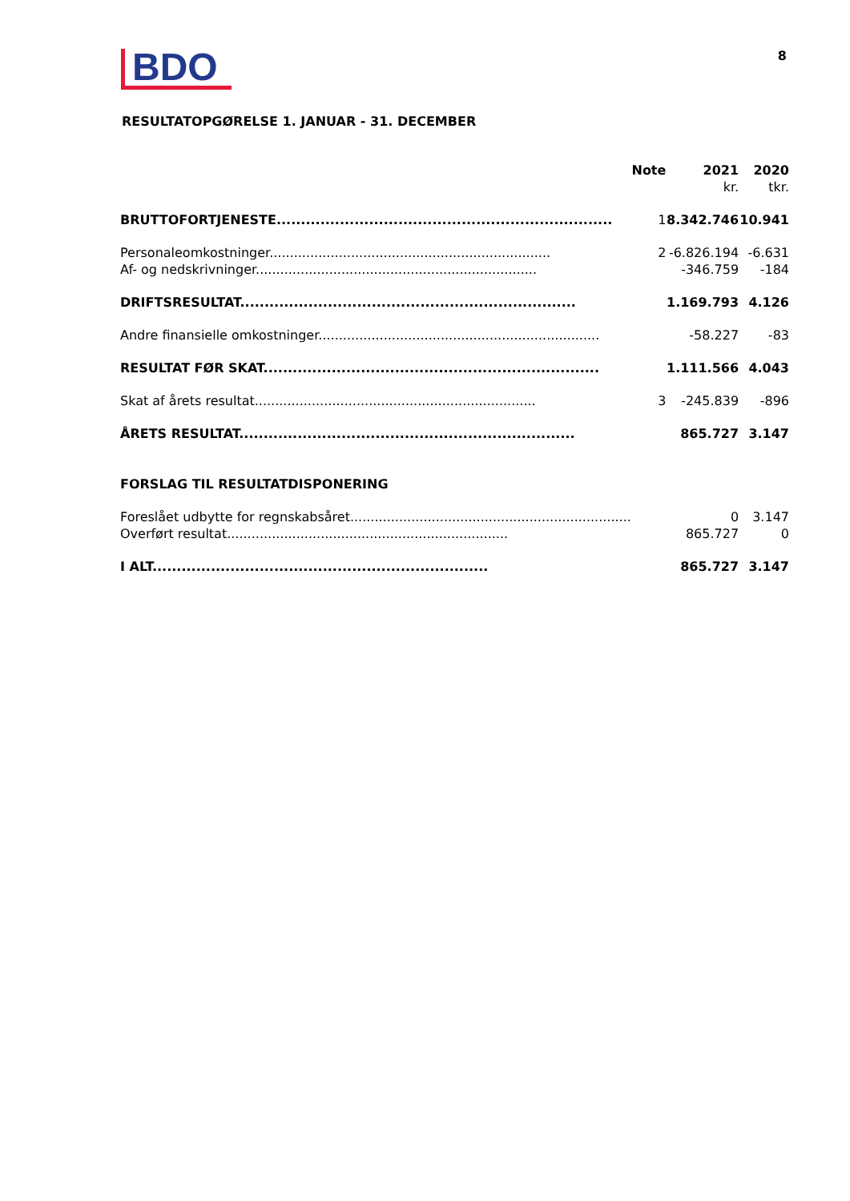BDO
8
RESULTATOPGØRELSE 1. JANUAR - 31. DECEMBER
| | Note | 2021 | 2020 |
| --- | --- | --- | --- |
| | | kr. | tkr. |
| BRUTTOFORTJENESTE..................................................................... | 1 | 8.342.746 | 10.941 |
| Personaleomkostninger..................................................................... | 2 | -6.826.194 | -6.631 |
| Af- og nedskrivninger..................................................................... | | -346.759 | -184 |
| DRIFTSRESULTAT..................................................................... | | 1.169.793 | 4.126 |
| Andre finansielle omkostninger..................................................................... | | -58.227 | -83 |
| RESULTAT FØR SKAT..................................................................... | | 1.111.566 | 4.043 |
| Skat af årets resultat..................................................................... | 3 | -245.839 | -896 |
| ÅRETS RESULTAT..................................................................... | | 865.727 | 3.147 |
| FORSLAG TIL RESULTATDISPONERING | | | |
| Foreslået udbytte for regnskabsåret..................................................................... | | 0 | 3.147 |
| Overført resultat..................................................................... | | 865.727 | 0 |
| I ALT..................................................................... | | 865.727 | 3.147 |